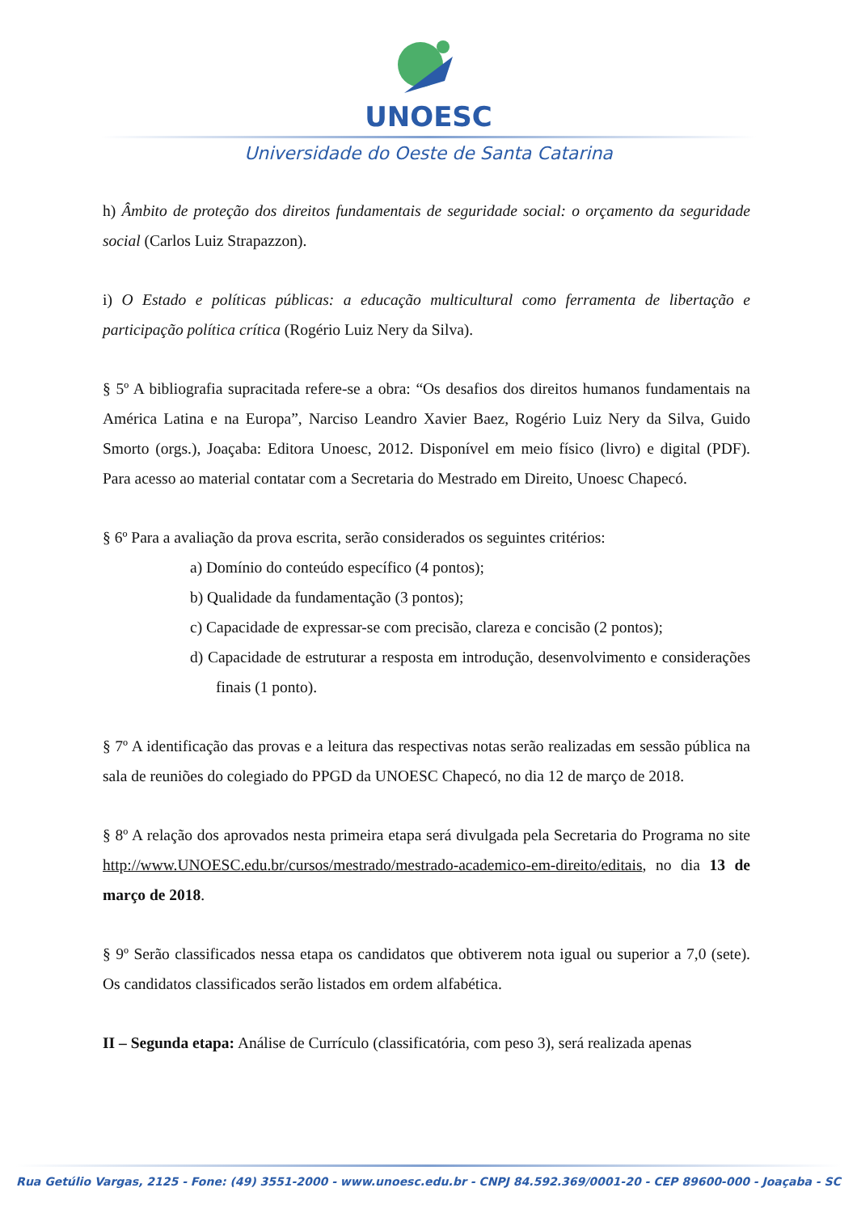UNOESC
Universidade do Oeste de Santa Catarina
h) Âmbito de proteção dos direitos fundamentais de seguridade social: o orçamento da seguridade social (Carlos Luiz Strapazzon).
i) O Estado e políticas públicas: a educação multicultural como ferramenta de libertação e participação política crítica (Rogério Luiz Nery da Silva).
§ 5º A bibliografia supracitada refere-se a obra: “Os desafios dos direitos humanos fundamentais na América Latina e na Europa”, Narciso Leandro Xavier Baez, Rogério Luiz Nery da Silva, Guido Smorto (orgs.), Joaçaba: Editora Unoesc, 2012. Disponível em meio físico (livro) e digital (PDF). Para acesso ao material contatar com a Secretaria do Mestrado em Direito, Unoesc Chapecó.
§ 6º Para a avaliação da prova escrita, serão considerados os seguintes critérios:
a) Domínio do conteúdo específico (4 pontos);
b) Qualidade da fundamentação (3 pontos);
c) Capacidade de expressar-se com precisão, clareza e concisão (2 pontos);
d) Capacidade de estruturar a resposta em introdução, desenvolvimento e considerações finais (1 ponto).
§ 7º A identificação das provas e a leitura das respectivas notas serão realizadas em sessão pública na sala de reuniões do colegiado do PPGD da UNOESC Chapecó, no dia 12 de março de 2018.
§ 8º A relação dos aprovados nesta primeira etapa será divulgada pela Secretaria do Programa no site http://www.UNOESC.edu.br/cursos/mestrado/mestrado-academico-em-direito/editais, no dia 13 de março de 2018.
§ 9º Serão classificados nessa etapa os candidatos que obtiverem nota igual ou superior a 7,0 (sete). Os candidatos classificados serão listados em ordem alfabética.
II – Segunda etapa: Análise de Currículo (classificatória, com peso 3), será realizada apenas
Rua Getúlio Vargas, 2125 - Fone: (49) 3551-2000 - www.unoesc.edu.br - CNPJ 84.592.369/0001-20 - CEP 89600-000 - Joaçaba - SC